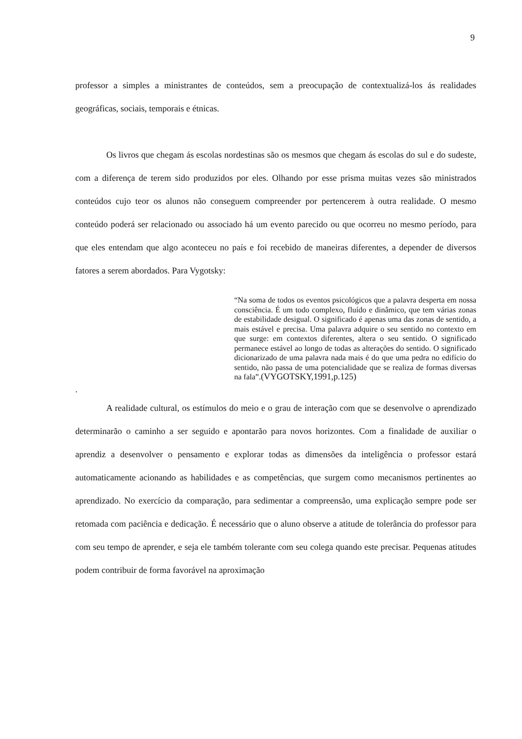9
professor a simples a ministrantes de conteúdos, sem a preocupação de contextualizá-los ás realidades geográficas, sociais, temporais e étnicas.
Os livros que chegam ás escolas nordestinas são os mesmos que chegam ás escolas do sul e do sudeste, com a diferença de terem sido produzidos por eles. Olhando por esse prisma muitas vezes são ministrados conteúdos cujo teor os alunos não conseguem compreender por pertencerem à outra realidade. O mesmo conteúdo poderá ser relacionado ou associado há um evento parecido ou que ocorreu no mesmo período, para que eles entendam que algo aconteceu no país e foi recebido de maneiras diferentes, a depender de diversos fatores a serem abordados. Para Vygotsky:
“Na soma de todos os eventos psicológicos que a palavra desperta em nossa consciência. É um todo complexo, fluído e dinâmico, que tem várias zonas de estabilidade desigual. O significado é apenas uma das zonas de sentido, a mais estável e precisa. Uma palavra adquire o seu sentido no contexto em que surge: em contextos diferentes, altera o seu sentido. O significado permanece estável ao longo de todas as alterações do sentido. O significado dicionarizado de uma palavra nada mais é do que uma pedra no edifício do sentido, não passa de uma potencialidade que se realiza de formas diversas na fala”.(VYGOTSKY,1991,p.125)
.
A realidade cultural, os estímulos do meio e o grau de interação com que se desenvolve o aprendizado determinarão o caminho a ser seguido e apontarão para novos horizontes. Com a finalidade de auxiliar o aprendiz a desenvolver o pensamento e explorar todas as dimensões da inteligência o professor estará automaticamente acionando as habilidades e as competências, que surgem como mecanismos pertinentes ao aprendizado. No exercício da comparação, para sedimentar a compreensão, uma explicação sempre pode ser retomada com paciência e dedicação. É necessário que o aluno observe a atitude de tolerância do professor para com seu tempo de aprender, e seja ele também tolerante com seu colega quando este precisar. Pequenas atitudes podem contribuir de forma favorável na aproximação